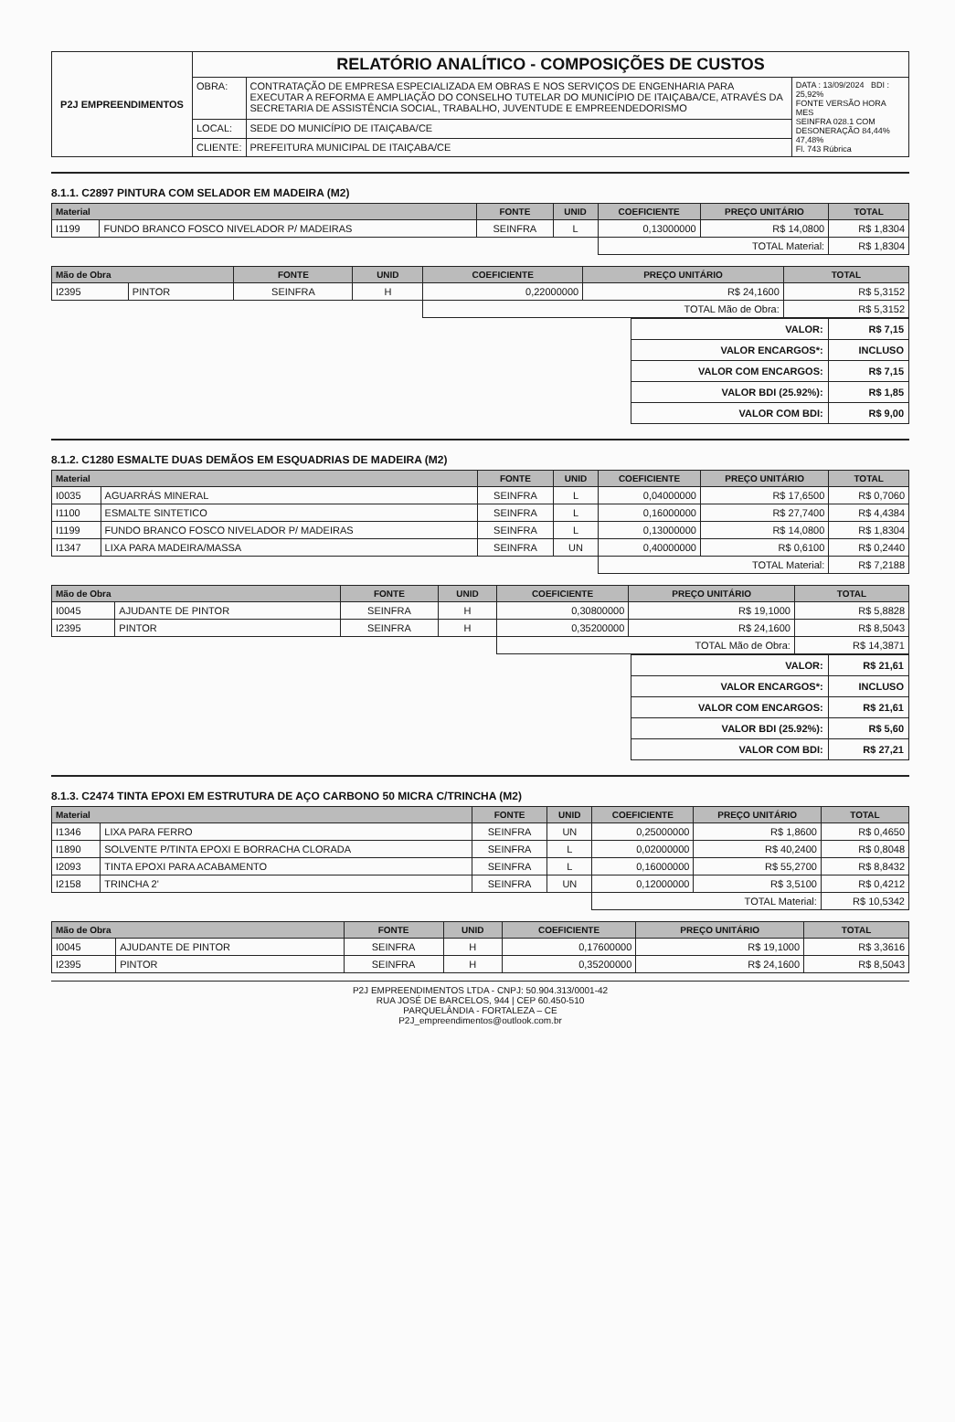| P2J EMPREENDIMENTOS | RELATÓRIO ANALÍTICO - COMPOSIÇÕES DE CUSTOS | | |
| | OBRA: | CONTRATAÇÃO DE EMPRESA ESPECIALIZADA EM OBRAS E NOS SERVIÇOS DE ENGENHARIA PARA EXECUTAR A REFORMA E AMPLIAÇÃO DO CONSELHO TUTELAR DO MUNICÍPIO DE ITAIÇABA/CE, ATRAVÉS DA SECRETARIA DE ASSISTÊNCIA SOCIAL, TRABALHO, JUVENTUDE E EMPREENDEDORISMO | DATA : 13/09/2024 BDI : 25,92% FONTE VERSÃO HORA MES SEINFRA 028.1 COM DESONERAÇÃO 84,44% 47,48% Fl. 743 Rúbrica |
| | LOCAL: | SEDE DO MUNICÍPIO DE ITAIÇABA/CE | |
| | CLIENTE: | PREFEITURA MUNICIPAL DE ITAIÇABA/CE | |
8.1.1. C2897 PINTURA COM SELADOR EM MADEIRA (M2)
| Material | | FONTE | UNID | COEFICIENTE | PREÇO UNITÁRIO | TOTAL |
| --- | --- | --- | --- | --- | --- | --- |
| I1199 | FUNDO BRANCO FOSCO NIVELADOR P/ MADEIRAS | SEINFRA | L | 0,13000000 | R$ 14,0800 | R$ 1,8304 |
| | | | | TOTAL Material: | | R$ 1,8304 |
| Mão de Obra | | FONTE | UNID | COEFICIENTE | PREÇO UNITÁRIO | TOTAL |
| --- | --- | --- | --- | --- | --- | --- |
| I2395 | PINTOR | SEINFRA | H | 0,22000000 | R$ 24,1600 | R$ 5,3152 |
| | | | | TOTAL Mão de Obra: | | R$ 5,3152 |
| VALOR: | R$ 7,15 |
| VALOR ENCARGOS*: | INCLUSO |
| VALOR COM ENCARGOS: | R$ 7,15 |
| VALOR BDI (25.92%): | R$ 1,85 |
| VALOR COM BDI: | R$ 9,00 |
8.1.2. C1280 ESMALTE DUAS DEMÃOS EM ESQUADRIAS DE MADEIRA (M2)
| Material | | FONTE | UNID | COEFICIENTE | PREÇO UNITÁRIO | TOTAL |
| --- | --- | --- | --- | --- | --- | --- |
| I0035 | AGUARRÁS MINERAL | SEINFRA | L | 0,04000000 | R$ 17,6500 | R$ 0,7060 |
| I1100 | ESMALTE SINTETICO | SEINFRA | L | 0,16000000 | R$ 27,7400 | R$ 4,4384 |
| I1199 | FUNDO BRANCO FOSCO NIVELADOR P/ MADEIRAS | SEINFRA | L | 0,13000000 | R$ 14,0800 | R$ 1,8304 |
| I1347 | LIXA PARA MADEIRA/MASSA | SEINFRA | UN | 0,40000000 | R$ 0,6100 | R$ 0,2440 |
| | | | | TOTAL Material: | | R$ 7,2188 |
| Mão de Obra | | FONTE | UNID | COEFICIENTE | PREÇO UNITÁRIO | TOTAL |
| --- | --- | --- | --- | --- | --- | --- |
| I0045 | AJUDANTE DE PINTOR | SEINFRA | H | 0,30800000 | R$ 19,1000 | R$ 5,8828 |
| I2395 | PINTOR | SEINFRA | H | 0,35200000 | R$ 24,1600 | R$ 8,5043 |
| | | | | TOTAL Mão de Obra: | | R$ 14,3871 |
| VALOR: | R$ 21,61 |
| VALOR ENCARGOS*: | INCLUSO |
| VALOR COM ENCARGOS: | R$ 21,61 |
| VALOR BDI (25.92%): | R$ 5,60 |
| VALOR COM BDI: | R$ 27,21 |
8.1.3. C2474 TINTA EPOXI EM ESTRUTURA DE AÇO CARBONO 50 MICRA C/TRINCHA (M2)
| Material | | FONTE | UNID | COEFICIENTE | PREÇO UNITÁRIO | TOTAL |
| --- | --- | --- | --- | --- | --- | --- |
| I1346 | LIXA PARA FERRO | SEINFRA | UN | 0,25000000 | R$ 1,8600 | R$ 0,4650 |
| I1890 | SOLVENTE P/TINTA EPOXI E BORRACHA CLORADA | SEINFRA | L | 0,02000000 | R$ 40,2400 | R$ 0,8048 |
| I2093 | TINTA EPOXI PARA ACABAMENTO | SEINFRA | L | 0,16000000 | R$ 55,2700 | R$ 8,8432 |
| I2158 | TRINCHA 2' | SEINFRA | UN | 0,12000000 | R$ 3,5100 | R$ 0,4212 |
| | | | | TOTAL Material: | | R$ 10,5342 |
| Mão de Obra | | FONTE | UNID | COEFICIENTE | PREÇO UNITÁRIO | TOTAL |
| --- | --- | --- | --- | --- | --- | --- |
| I0045 | AJUDANTE DE PINTOR | SEINFRA | H | 0,17600000 | R$ 19,1000 | R$ 3,3616 |
| I2395 | PINTOR | SEINFRA | H | 0,35200000 | R$ 24,1600 | R$ 8,5043 |
P2J EMPREENDIMENTOS LTDA - CNPJ: 50.904.313/0001-42
RUA JOSÉ DE BARCELOS, 944 | CEP 60.450-510
PARQUELÂNDIA - FORTALEZA – CE
P2J_empreendimentos@outlook.com.br